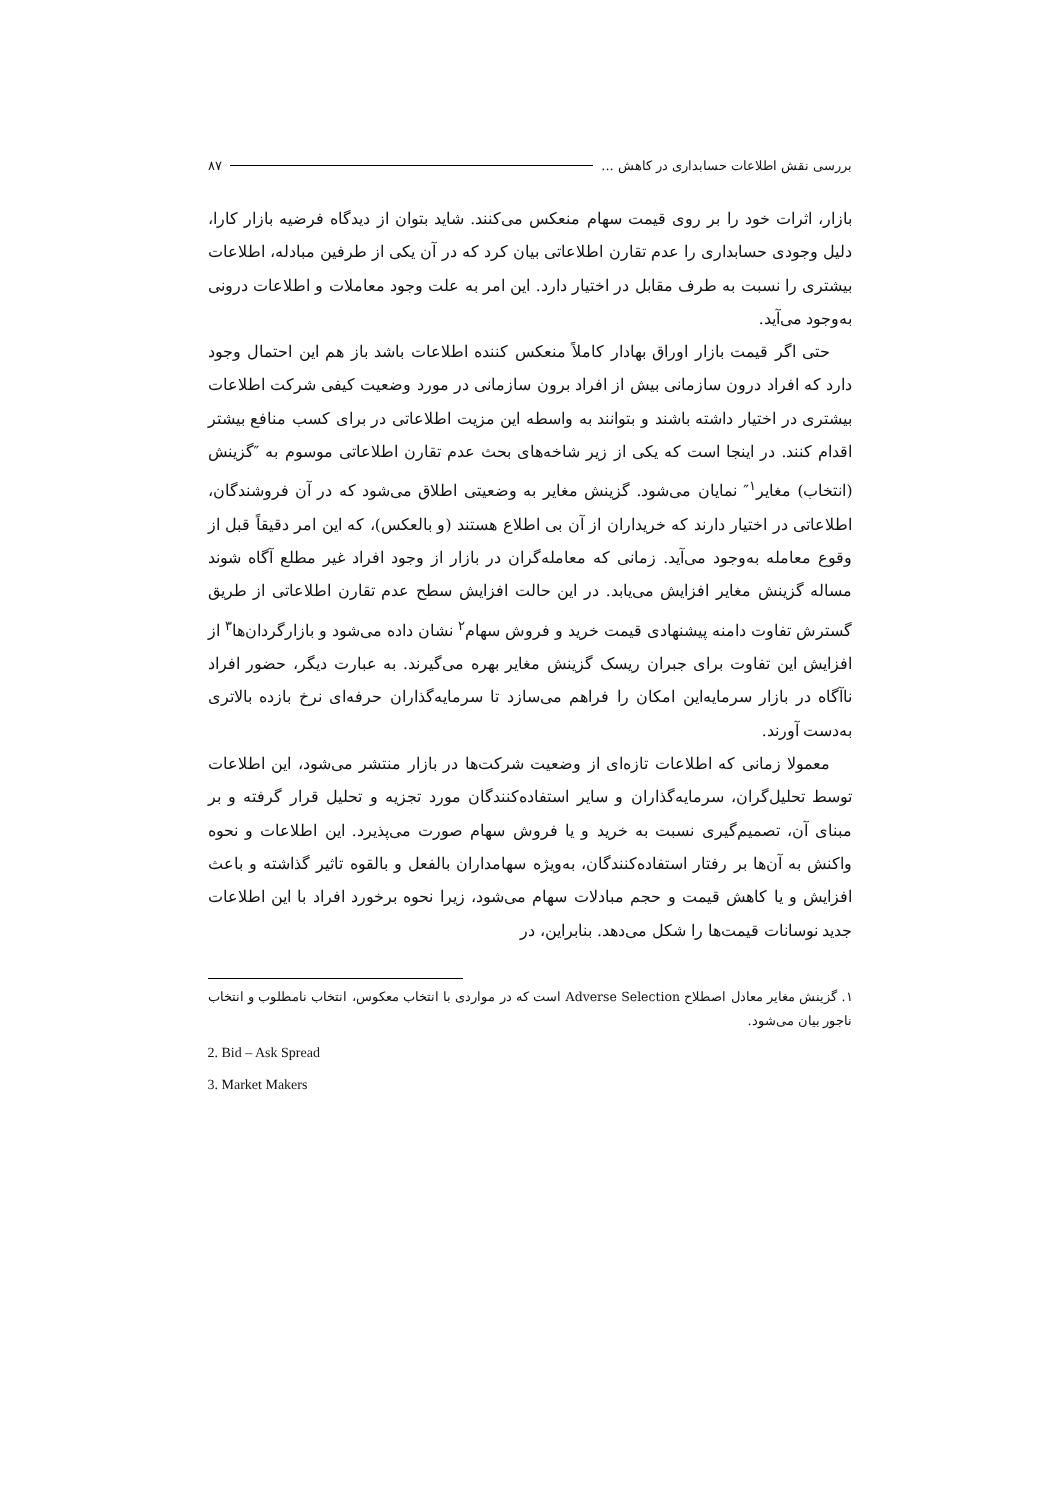بررسی نقش اطلاعات حسابداری در کاهش ... ۸۷
بازار، اثرات خود را بر روی قیمت سهام منعکس می‌کنند. شاید بتوان از دیدگاه فرضیه بازار کارا، دلیل وجودی حسابداری را عدم تقارن اطلاعاتی بیان کرد که در آن یکی از طرفین مبادله، اطلاعات بیشتری را نسبت به طرف مقابل در اختیار دارد. این امر به علت وجود معاملات و اطلاعات درونی به‌وجود می‌آید.
حتی اگر قیمت بازار اوراق بهادار کاملاً منعکس کننده اطلاعات باشد باز هم این احتمال وجود دارد که افراد درون سازمانی بیش از افراد برون سازمانی در مورد وضعیت کیفی شرکت اطلاعات بیشتری در اختیار داشته باشند و بتوانند به واسطه این مزیت اطلاعاتی در برای کسب منافع بیشتر اقدام کنند. در اینجا است که یکی از زیر شاخه‌های بحث عدم تقارن اطلاعاتی موسوم به ″گزینش (انتخاب) مغایر<sup>۱</sup>″ نمایان می‌شود. گزینش مغایر به وضعیتی اطلاق می‌شود که در آن فروشندگان، اطلاعاتی در اختیار دارند که خریداران از آن بی اطلاع هستند (و بالعکس)، که این امر دقیقاً قبل از وقوع معامله به‌وجود می‌آید. زمانی که معامله‌گران در بازار از وجود افراد غیر مطلع آگاه شوند مساله گزینش مغایر افزایش می‌یابد. در این حالت افزایش سطح عدم تقارن اطلاعاتی از طریق گسترش تفاوت دامنه پیشنهادی قیمت خرید و فروش سهام<sup>۲</sup> نشان داده می‌شود و بازارگردان‌ها<sup>۳</sup> از افزایش این تفاوت برای جبران ریسک گزینش مغایر بهره می‌گیرند. به عبارت دیگر، حضور افراد ناآگاه در بازار سرمایه‌این امکان را فراهم می‌سازد تا سرمایه‌گذاران حرفه‌ای نرخ بازده بالاتری به‌دست آورند.
معمولا زمانی که اطلاعات تازه‌ای از وضعیت شرکت‌ها در بازار منتشر می‌شود، این اطلاعات توسط تحلیل‌گران، سرمایه‌گذاران و سایر استفاده‌کنندگان مورد تجزیه و تحلیل قرار گرفته و بر مبنای آن، تصمیم‌گیری نسبت به خرید و یا فروش سهام صورت می‌پذیرد. این اطلاعات و نحوه واکنش به آن‌ها بر رفتار استفاده‌کنندگان، به‌ویژه سهامداران بالفعل و بالقوه تاثیر گذاشته و باعث افزایش و یا کاهش قیمت و حجم مبادلات سهام می‌شود، زیرا نحوه برخورد افراد با این اطلاعات جدید نوسانات قیمت‌ها را شکل می‌دهد. بنابراین، در
۱. گزینش مغایر معادل اصطلاح Adverse Selection است که در مواردی با انتخاب معکوس، انتخاب نامطلوب و انتخاب ناجور بیان می‌شود.
2. Bid – Ask Spread
3. Market Makers